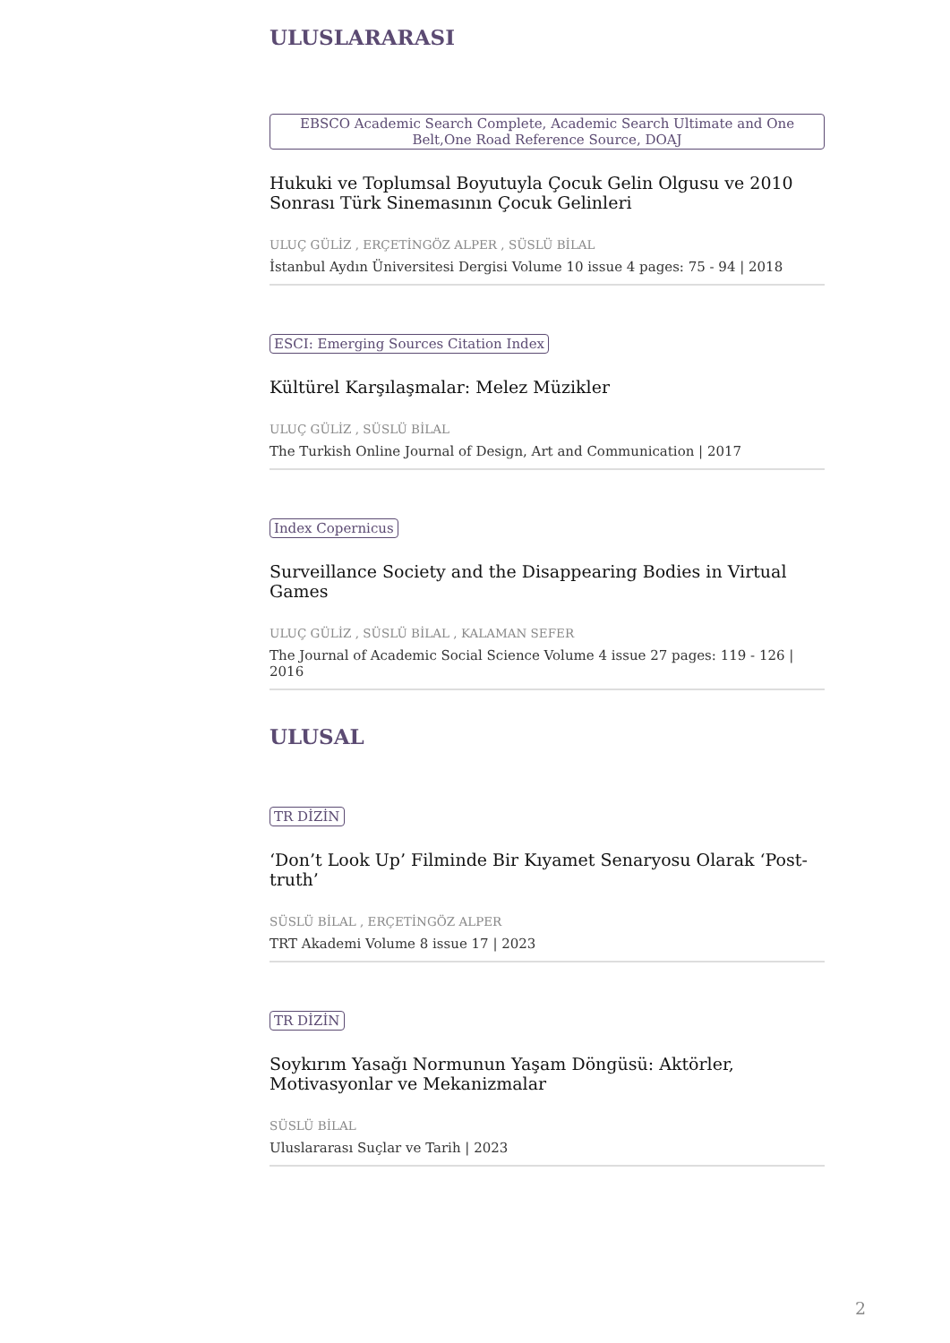ULUSLARARASI
EBSCO Academic Search Complete, Academic Search Ultimate and One Belt,One Road Reference Source, DOAJ
Hukuki ve Toplumsal Boyutuyla Çocuk Gelin Olgusu ve 2010 Sonrası Türk Sinemasının Çocuk Gelinleri
ULUÇ GÜLİZ , ERÇETİNGÖZ ALPER , SÜSLÜ BİLAL
İstanbul Aydın Üniversitesi Dergisi Volume 10 issue 4 pages: 75 - 94 | 2018
ESCI: Emerging Sources Citation Index
Kültürel Karşılaşmalar: Melez Müzikler
ULUÇ GÜLİZ , SÜSLÜ BİLAL
The Turkish Online Journal of Design, Art and Communication | 2017
Index Copernicus
Surveillance Society and the Disappearing Bodies in Virtual Games
ULUÇ GÜLİZ , SÜSLÜ BİLAL , KALAMAN SEFER
The Journal of Academic Social Science Volume 4 issue 27 pages: 119 - 126 | 2016
ULUSAL
TR DİZİN
‘Don’t Look Up’ Filminde Bir Kıyamet Senaryosu Olarak ‘Post-truth’
SÜSLÜ BİLAL , ERÇETİNGÖZ ALPER
TRT Akademi Volume 8 issue 17 | 2023
TR DİZİN
Soykırım Yasağı Normunun Yaşam Döngüsü: Aktörler, Motivasyonlar ve Mekanizmalar
SÜSLÜ BİLAL
Uluslararası Suçlar ve Tarih | 2023
2